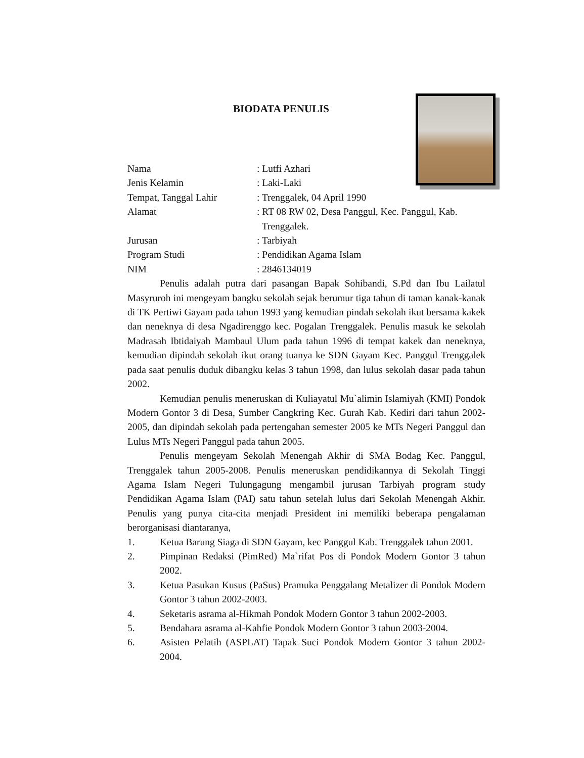BIODATA PENULIS
Nama : Lutfi Azhari
Jenis Kelamin : Laki-Laki
Tempat, Tanggal Lahir : Trenggalek, 04 April 1990
Alamat : RT 08 RW 02, Desa Panggul, Kec. Panggul, Kab.
Trenggalek.
Jurusan : Tarbiyah
Program Studi : Pendidikan Agama Islam
NIM : 2846134019
Penulis adalah putra dari pasangan Bapak Sohibandi, S.Pd dan Ibu Lailatul Masyruroh ini mengeyam bangku sekolah sejak berumur tiga tahun di taman kanak-kanak di TK Pertiwi Gayam pada tahun 1993 yang kemudian pindah sekolah ikut bersama kakek dan neneknya di desa Ngadirenggo kec. Pogalan Trenggalek. Penulis masuk ke sekolah Madrasah Ibtidaiyah Mambaul Ulum pada tahun 1996 di tempat kakek dan neneknya, kemudian dipindah sekolah ikut orang tuanya ke SDN Gayam Kec. Panggul Trenggalek pada saat penulis duduk dibangku kelas 3 tahun 1998, dan lulus sekolah dasar pada tahun 2002.
Kemudian penulis meneruskan di Kuliayatul Mu`alimin Islamiyah (KMI) Pondok Modern Gontor 3 di Desa, Sumber Cangkring Kec. Gurah Kab. Kediri dari tahun 2002-2005, dan dipindah sekolah pada pertengahan semester 2005 ke MTs Negeri Panggul dan Lulus MTs Negeri Panggul pada tahun 2005.
Penulis mengeyam Sekolah Menengah Akhir di SMA Bodag Kec. Panggul, Trenggalek tahun 2005-2008. Penulis meneruskan pendidikannya di Sekolah Tinggi Agama Islam Negeri Tulungagung mengambil jurusan Tarbiyah program study Pendidikan Agama Islam (PAI) satu tahun setelah lulus dari Sekolah Menengah Akhir. Penulis yang punya cita-cita menjadi President ini memiliki beberapa pengalaman berorganisasi diantaranya,
1. Ketua Barung Siaga di SDN Gayam, kec Panggul Kab. Trenggalek tahun 2001.
2. Pimpinan Redaksi (PimRed) Ma`rifat Pos di Pondok Modern Gontor 3 tahun 2002.
3. Ketua Pasukan Kusus (PaSus) Pramuka Penggalang Metalizer di Pondok Modern Gontor 3 tahun 2002-2003.
4. Seketaris asrama al-Hikmah Pondok Modern Gontor 3 tahun 2002-2003.
5. Bendahara asrama al-Kahfie Pondok Modern Gontor 3 tahun 2003-2004.
6. Asisten Pelatih (ASPLAT) Tapak Suci Pondok Modern Gontor 3 tahun 2002-2004.